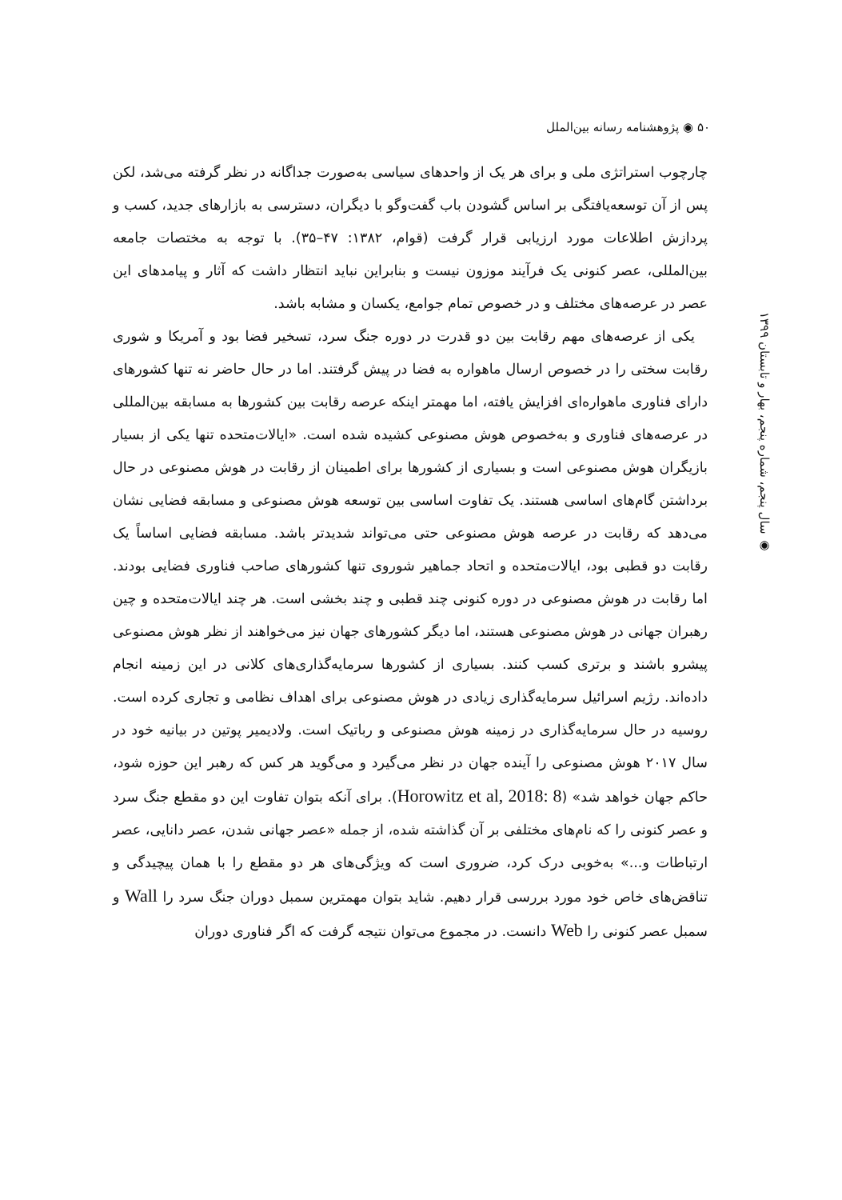۵۰ ◉ پژوهشنامه رسانه بین‌الملل
◉ سال پنجم، شماره پنجم، بهار و تابستان ۱۳۹۹
چارچوب استراتژی ملی و برای هر یک از واحدهای سیاسی به‌صورت جداگانه در نظر گرفته می‌شد، لکن پس از آن توسعه‌یافتگی بر اساس گشودن باب گفت‌وگو با دیگران، دسترسی به بازارهای جدید، کسب و پردازش اطلاعات مورد ارزیابی قرار گرفت (قوام، ۱۳۸۲: ۴۷–۳۵). با توجه به مختصات جامعه بین‌المللی، عصر کنونی یک فرآیند موزون نیست و بنابراین نباید انتظار داشت که آثار و پیامدهای این عصر در عرصه‌های مختلف و در خصوص تمام جوامع، یکسان و مشابه باشد.
یکی از عرصه‌های مهم رقابت بین دو قدرت در دوره جنگ سرد، تسخیر فضا بود و آمریکا و شوری رقابت سختی را در خصوص ارسال ماهواره به فضا در پیش گرفتند. اما در حال حاضر نه تنها کشورهای دارای فناوری ماهواره‌ای افزایش یافته، اما مهمتر اینکه عرصه رقابت بین کشورها به مسابقه بین‌المللی در عرصه‌های فناوری و به‌خصوص هوش مصنوعی کشیده شده است. «ایالات‌متحده تنها یکی از بسیار بازیگران هوش مصنوعی است و بسیاری از کشورها برای اطمینان از رقابت در هوش مصنوعی در حال برداشتن گام‌های اساسی هستند. یک تفاوت اساسی بین توسعه هوش مصنوعی و مسابقه فضایی نشان می‌دهد که رقابت در عرصه هوش مصنوعی حتی می‌تواند شدیدتر باشد. مسابقه فضایی اساساً یک رقابت دو قطبی بود، ایالات‌متحده و اتحاد جماهیر شوروی تنها کشورهای صاحب فناوری فضایی بودند. اما رقابت در هوش مصنوعی در دوره کنونی چند قطبی و چند بخشی است. هر چند ایالات‌متحده و چین رهبران جهانی در هوش مصنوعی هستند، اما دیگر کشورهای جهان نیز می‌خواهند از نظر هوش مصنوعی پیشرو باشند و برتری کسب کنند. بسیاری از کشورها سرمایه‌گذاری‌های کلانی در این زمینه انجام داده‌اند. رژیم اسرائیل سرمایه‌گذاری زیادی در هوش مصنوعی برای اهداف نظامی و تجاری کرده است. روسیه در حال سرمایه‌گذاری در زمینه هوش مصنوعی و رباتیک است. ولادیمیر پوتین در بیانیه خود در سال ۲۰۱۷ هوش مصنوعی را آینده جهان در نظر می‌گیرد و می‌گوید هر کس که رهبر این حوزه شود، حاکم جهان خواهد شد» (Horowitz et al, 2018: 8). برای آنکه بتوان تفاوت این دو مقطع جنگ سرد و عصر کنونی را که نام‌های مختلفی بر آن گذاشته شده، از جمله «عصر جهانی شدن، عصر دانایی، عصر ارتباطات و...» به‌خوبی درک کرد، ضروری است که ویژگی‌های هر دو مقطع را با همان پیچیدگی و تناقض‌های خاص خود مورد بررسی قرار دهیم. شاید بتوان مهمترین سمبل دوران جنگ سرد را Wall و سمبل عصر کنونی را Web دانست. در مجموع می‌توان نتیجه گرفت که اگر فناوری دوران